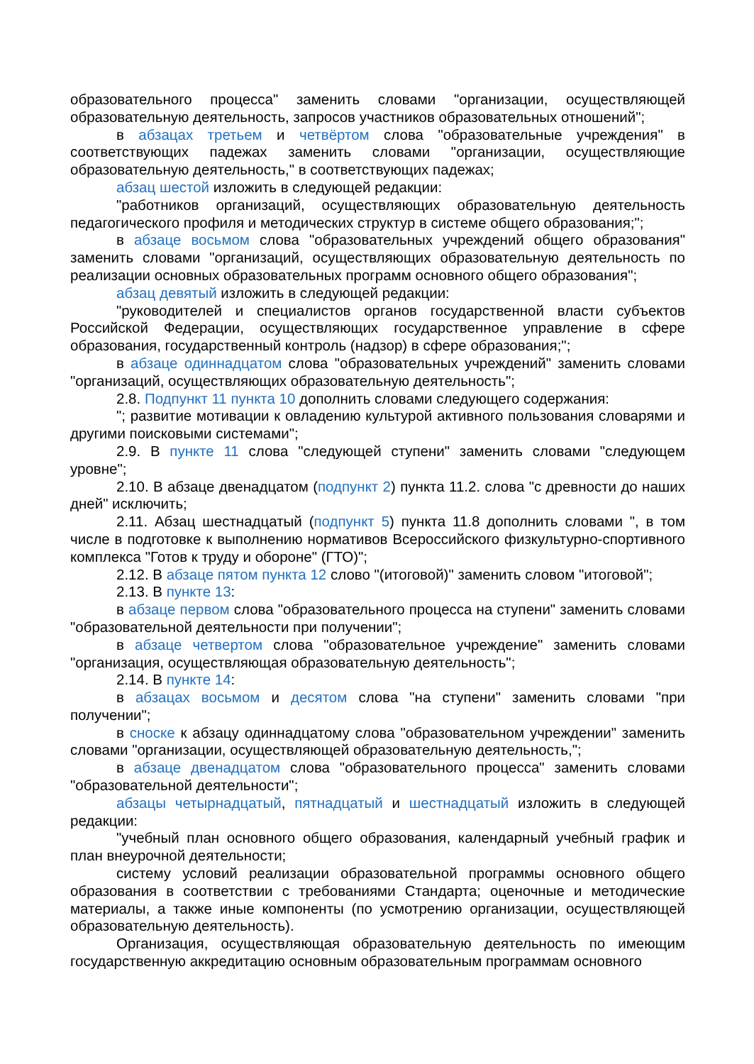образовательного процесса" заменить словами "организации, осуществляющей образовательную деятельность, запросов участников образовательных отношений";
в абзацах третьем и четвёртом слова "образовательные учреждения" в соответствующих падежах заменить словами "организации, осуществляющие образовательную деятельность," в соответствующих падежах;
абзац шестой изложить в следующей редакции:
"работников организаций, осуществляющих образовательную деятельность педагогического профиля и методических структур в системе общего образования;";
в абзаце восьмом слова "образовательных учреждений общего образования" заменить словами "организаций, осуществляющих образовательную деятельность по реализации основных образовательных программ основного общего образования";
абзац девятый изложить в следующей редакции:
"руководителей и специалистов органов государственной власти субъектов Российской Федерации, осуществляющих государственное управление в сфере образования, государственный контроль (надзор) в сфере образования;";
в абзаце одиннадцатом слова "образовательных учреждений" заменить словами "организаций, осуществляющих образовательную деятельность";
2.8. Подпункт 11 пункта 10 дополнить словами следующего содержания:
"; развитие мотивации к овладению культурой активного пользования словарями и другими поисковыми системами";
2.9. В пункте 11 слова "следующей ступени" заменить словами "следующем уровне";
2.10. В абзаце двенадцатом (подпункт 2) пункта 11.2. слова "с древности до наших дней" исключить;
2.11. Абзац шестнадцатый (подпункт 5) пункта 11.8 дополнить словами ", в том числе в подготовке к выполнению нормативов Всероссийского физкультурно-спортивного комплекса "Готов к труду и обороне" (ГТО)";
2.12. В абзаце пятом пункта 12 слово "(итоговой)" заменить словом "итоговой";
2.13. В пункте 13:
в абзаце первом слова "образовательного процесса на ступени" заменить словами "образовательной деятельности при получении";
в абзаце четвертом слова "образовательное учреждение" заменить словами "организация, осуществляющая образовательную деятельность";
2.14. В пункте 14:
в абзацах восьмом и десятом слова "на ступени" заменить словами "при получении";
в сноске к абзацу одиннадцатому слова "образовательном учреждении" заменить словами "организации, осуществляющей образовательную деятельность,";
в абзаце двенадцатом слова "образовательного процесса" заменить словами "образовательной деятельности";
абзацы четырнадцатый, пятнадцатый и шестнадцатый изложить в следующей редакции:
"учебный план основного общего образования, календарный учебный график и план внеурочной деятельности;
систему условий реализации образовательной программы основного общего образования в соответствии с требованиями Стандарта; оценочные и методические материалы, а также иные компоненты (по усмотрению организации, осуществляющей образовательную деятельность).
Организация, осуществляющая образовательную деятельность по имеющим государственную аккредитацию основным образовательным программам основного